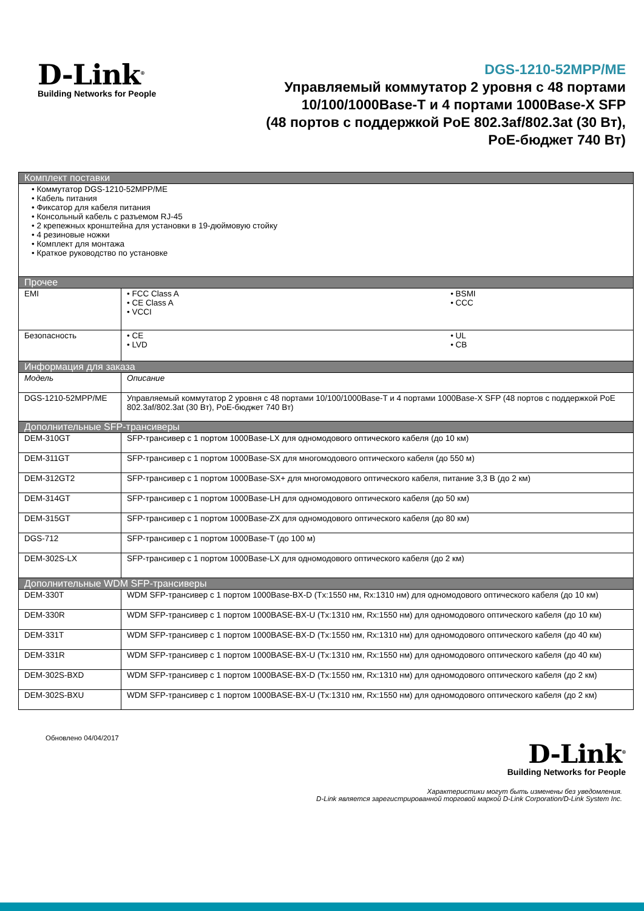D-Link<sup>®</sup>
Building Networks for People
DGS-1210-52MPP/ME
Управляемый коммутатор 2 уровня с 48 портами
10/100/1000Base-T и 4 портами 1000Base-X SFP
(48 портов с поддержкой PoE 802.3af/802.3at (30 Вт),
PoE-бюджет 740 Вт)
| Комплект поставки | | |
| --- | --- | --- |
| • Коммутатор DGS-1210-52MPP/ME • Кабель питания • Фиксатор для кабеля питания • Консольный кабель с разъемом RJ-45 • 2 крепежных кронштейна для установки в 19-дюймовую стойку • 4 резиновые ножки • Комплект для монтажа • Краткое руководство по установке | | |
| Прочее | | |
| EMI | • FCC Class A • CE Class A • VCCI | • BSMI • CCC |
| Безопасность | • CE • LVD | • UL • CB |
| Информация для заказа | | |
| Модель | Описание | |
| DGS-1210-52MPP/ME | Управляемый коммутатор 2 уровня с 48 портами 10/100/1000Base-T и 4 портами 1000Base-X SFP (48 портов с поддержкой PoE 802.3af/802.3at (30 Вт), PoE-бюджет 740 Вт) | |
| Дополнительные SFP-трансиверы | | |
| DEM-310GT | SFP-трансивер с 1 портом 1000Base-LX для одномодового оптического кабеля (до 10 км) | |
| DEM-311GT | SFP-трансивер с 1 портом 1000Base-SX для многомодового оптического кабеля (до 550 м) | |
| DEM-312GT2 | SFP-трансивер с 1 портом 1000Base-SX+ для многомодового оптического кабеля, питание 3,3 В (до 2 км) | |
| DEM-314GT | SFP-трансивер с 1 портом 1000Base-LH для одномодового оптического кабеля (до 50 км) | |
| DEM-315GT | SFP-трансивер с 1 портом 1000Base-ZX для одномодового оптического кабеля (до 80 км) | |
| DGS-712 | SFP-трансивер с 1 портом 1000Base-T (до 100 м) | |
| DEM-302S-LX | SFP-трансивер с 1 портом 1000Base-LX для одномодового оптического кабеля (до 2 км) | |
| Дополнительные WDM SFP-трансиверы | | |
| DEM-330T | WDM SFP-трансивер с 1 портом 1000Base-BX-D (Tx:1550 нм, Rx:1310 нм) для одномодового оптического кабеля (до 10 км) | |
| DEM-330R | WDM SFP-трансивер с 1 портом 1000BASE-BX-U (Tx:1310 нм, Rx:1550 нм) для одномодового оптического кабеля (до 10 км) | |
| DEM-331T | WDM SFP-трансивер с 1 портом 1000BASE-BX-D (Tx:1550 нм, Rx:1310 нм) для одномодового оптического кабеля (до 40 км) | |
| DEM-331R | WDM SFP-трансивер с 1 портом 1000BASE-BX-U (Tx:1310 нм, Rx:1550 нм) для одномодового оптического кабеля (до 40 км) | |
| DEM-302S-BXD | WDM SFP-трансивер с 1 портом 1000BASE-BX-D (Tx:1550 нм, Rx:1310 нм) для одномодового оптического кабеля (до 2 км) | |
| DEM-302S-BXU | WDM SFP-трансивер с 1 портом 1000BASE-BX-U (Tx:1310 нм, Rx:1550 нм) для одномодового оптического кабеля (до 2 км) | |
Обновлено 04/04/2017
D-Link<sup>®</sup>
Building Networks for People
Характеристики могут быть изменены без уведомления.
D-Link является зарегистрированной торговой маркой D-Link Corporation/D-Link System Inc.